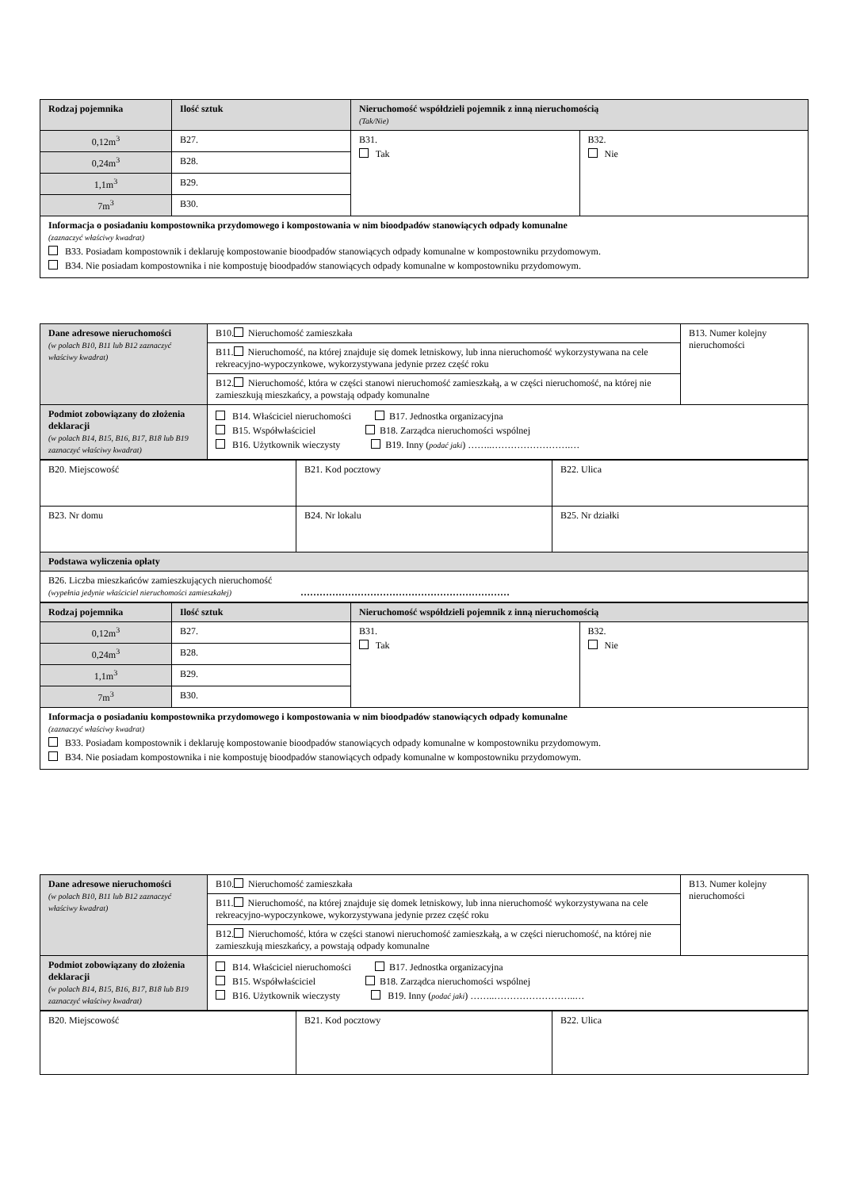| Rodzaj pojemnika | Ilość sztuk | Nieruchomość współdzieli pojemnik z inną nieruchomością (Tak/Nie) | |
| 0,12m<sup>3</sup> | B27. | B31. Tak | B32. Nie |
| 0,24m<sup>3</sup> | B28. | | |
| 1,1m<sup>3</sup> | B29. | | |
| 7m<sup>3</sup> | B30. | | |
| Informacja o posiadaniu kompostownika przydomowego i kompostowania w nim bioodpadów stanowiących odpady komunalne (zaznaczyć właściwy kwadrat) B33. Posiadam kompostownik i deklaruję kompostowanie bioodpadów stanowiących odpady komunalne w kompostowniku przydomowym. B34. Nie posiadam kompostownika i nie kompostuję bioodpadów stanowiących odpady komunalne w kompostowniku przydomowym. | | | |
| Dane adresowe nieruchomości (w polach B10, B11 lub B12 zaznaczyć właściwy kwadrat) | B10. Nieruchomość zamieszkała | B13. Numer kolejny nieruchomości |
| | B11. Nieruchomość, na której znajduje się domek letniskowy, lub inna nieruchomość wykorzystywana na cele rekreacyjno-wypoczynkowe, wykorzystywana jedynie przez część roku | |
| | B12. Nieruchomość, która w części stanowi nieruchomość zamieszkałą, a w części nieruchomość, na której nie zamieszkują mieszkańcy, a powstają odpady komunalne | |
| Podmiot zobowiązany do złożenia deklaracji (w polach B14, B15, B16, B17, B18 lub B19 zaznaczyć właściwy kwadrat) | B14. Właściciel nieruchomości B17. Jednostka organizacyjna B15. Współwłaściciel B18. Zarządca nieruchomości wspólnej B16. Użytkownik wieczysty B19. Inny ( podać jaki ) ……..…………………….… | |
| B20. Miejscowość | B21. Kod pocztowy | B22. Ulica |
| B23. Nr domu | B24. Nr lokalu | B25. Nr działki |
| Podstawa wyliczenia opłaty | | |
| B26. Liczba mieszkańców zamieszkujących nieruchomość (wypełnia jedynie właściciel nieruchomości zamieszkałej) ………………………………………………………… | | |
| Rodzaj pojemnika | Ilość sztuk | Nieruchomość współdzieli pojemnik z inną nieruchomością | |
| 0,12m<sup>3</sup> | B27. | B31. Tak | B32. Nie |
| 0,24m<sup>3</sup> | B28. | | |
| 1,1m<sup>3</sup> | B29. | | |
| 7m<sup>3</sup> | B30. | | |
| Informacja o posiadaniu kompostownika przydomowego i kompostowania w nim bioodpadów stanowiących odpady komunalne (zaznaczyć właściwy kwadrat) B33. Posiadam kompostownik i deklaruję kompostowanie bioodpadów stanowiących odpady komunalne w kompostowniku przydomowym. B34. Nie posiadam kompostownika i nie kompostuję bioodpadów stanowiących odpady komunalne w kompostowniku przydomowym. | | | |
| Dane adresowe nieruchomości (w polach B10, B11 lub B12 zaznaczyć właściwy kwadrat) | B10. Nieruchomość zamieszkała | B13. Numer kolejny nieruchomości |
| | B11. Nieruchomość, na której znajduje się domek letniskowy, lub inna nieruchomość wykorzystywana na cele rekreacyjno-wypoczynkowe, wykorzystywana jedynie przez część roku | |
| | B12. Nieruchomość, która w części stanowi nieruchomość zamieszkałą, a w części nieruchomość, na której nie zamieszkują mieszkańcy, a powstają odpady komunalne | |
| Podmiot zobowiązany do złożenia deklaracji (w polach B14, B15, B16, B17, B18 lub B19 zaznaczyć właściwy kwadrat) | B14. Właściciel nieruchomości B17. Jednostka organizacyjna B15. Współwłaściciel B18. Zarządca nieruchomości wspólnej B16. Użytkownik wieczysty B19. Inny ( podać jaki ) ……..……………………..… | |
| B20. Miejscowość | B21. Kod pocztowy | B22. Ulica |